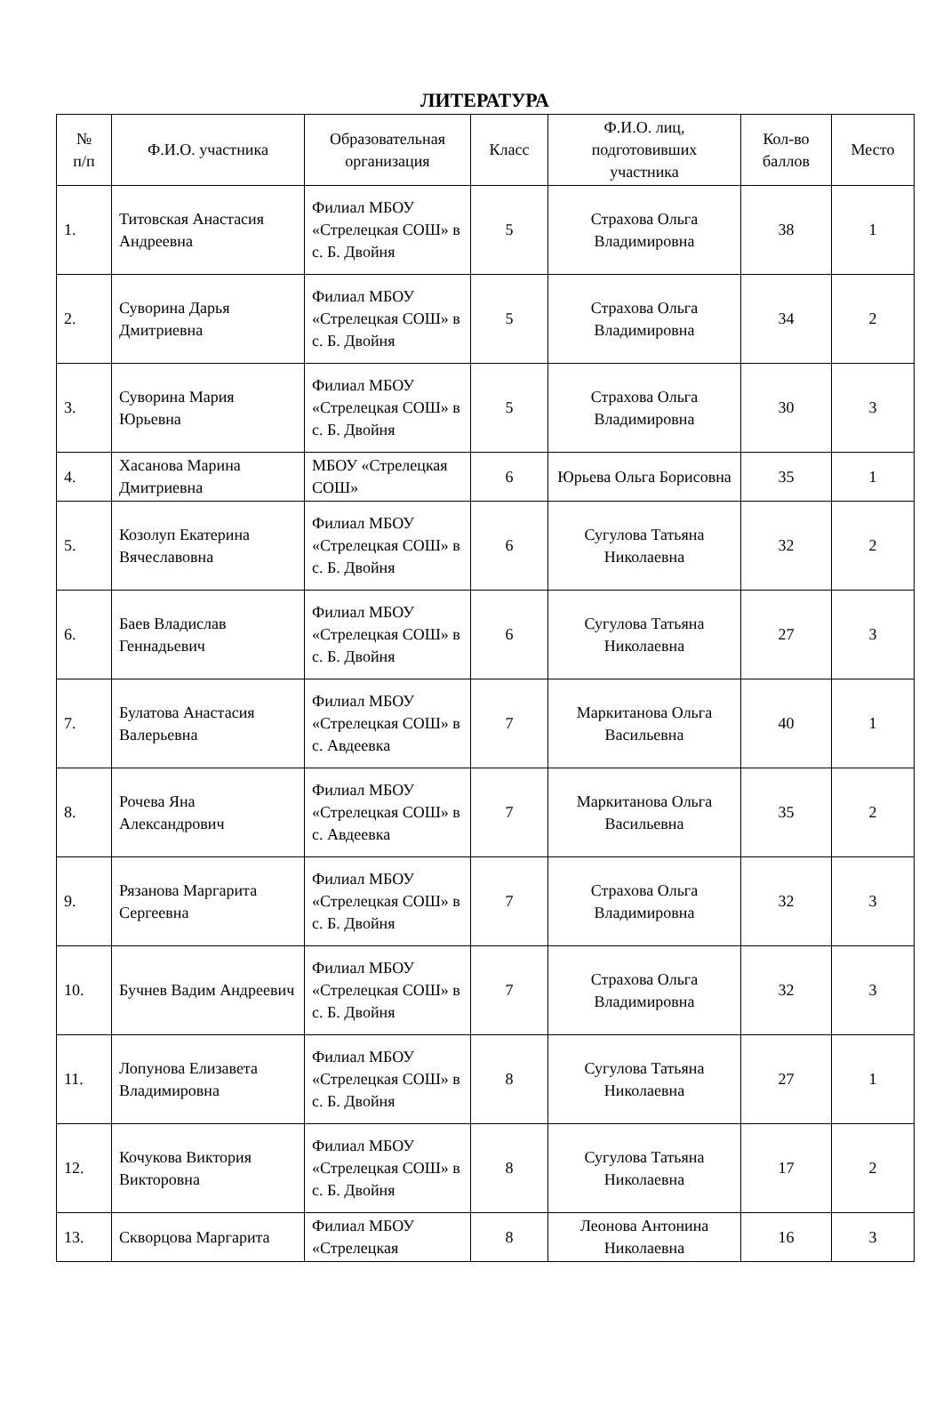ЛИТЕРАТУРА
| № п/п | Ф.И.О. участника | Образовательная организация | Класс | Ф.И.О. лиц, подготовивших участника | Кол-во баллов | Место |
| --- | --- | --- | --- | --- | --- | --- |
| 1. | Титовская Анастасия Андреевна | Филиал МБОУ «Стрелецкая СОШ» в с. Б. Двойня | 5 | Страхова Ольга Владимировна | 38 | 1 |
| 2. | Суворина Дарья Дмитриевна | Филиал МБОУ «Стрелецкая СОШ» в с. Б. Двойня | 5 | Страхова Ольга Владимировна | 34 | 2 |
| 3. | Суворина Мария Юрьевна | Филиал МБОУ «Стрелецкая СОШ» в с. Б. Двойня | 5 | Страхова Ольга Владимировна | 30 | 3 |
| 4. | Хасанова Марина Дмитриевна | МБОУ «Стрелецкая СОШ» | 6 | Юрьева Ольга Борисовна | 35 | 1 |
| 5. | Козолуп Екатерина Вячеславовна | Филиал МБОУ «Стрелецкая СОШ» в с. Б. Двойня | 6 | Сугулова Татьяна Николаевна | 32 | 2 |
| 6. | Баев Владислав Геннадьевич | Филиал МБОУ «Стрелецкая СОШ» в с. Б. Двойня | 6 | Сугулова Татьяна Николаевна | 27 | 3 |
| 7. | Булатова Анастасия Валерьевна | Филиал МБОУ «Стрелецкая СОШ» в с. Авдеевка | 7 | Маркитанова Ольга Васильевна | 40 | 1 |
| 8. | Рочева Яна Александрович | Филиал МБОУ «Стрелецкая СОШ» в с. Авдеевка | 7 | Маркитанова Ольга Васильевна | 35 | 2 |
| 9. | Рязанова Маргарита Сергеевна | Филиал МБОУ «Стрелецкая СОШ» в с. Б. Двойня | 7 | Страхова Ольга Владимировна | 32 | 3 |
| 10. | Бучнев Вадим Андреевич | Филиал МБОУ «Стрелецкая СОШ» в с. Б. Двойня | 7 | Страхова Ольга Владимировна | 32 | 3 |
| 11. | Лопунова Елизавета Владимировна | Филиал МБОУ «Стрелецкая СОШ» в с. Б. Двойня | 8 | Сугулова Татьяна Николаевна | 27 | 1 |
| 12. | Кочукова Виктория Викторовна | Филиал МБОУ «Стрелецкая СОШ» в с. Б. Двойня | 8 | Сугулова Татьяна Николаевна | 17 | 2 |
| 13. | Скворцова Маргарита | Филиал МБОУ «Стрелецкая | 8 | Леонова Антонина Николаевна | 16 | 3 |